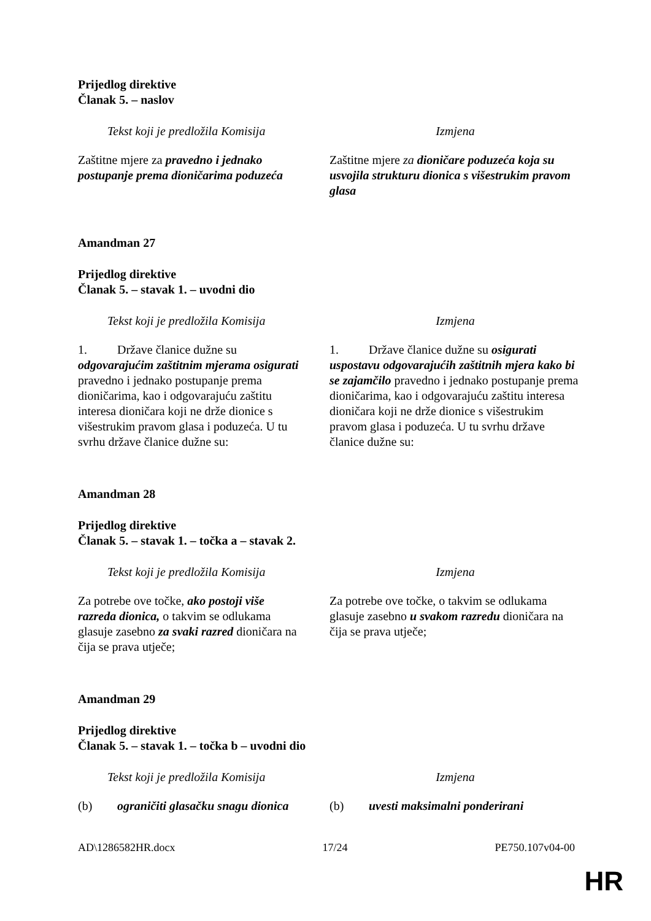Prijedlog direktive
Članak 5. – naslov
| Tekst koji je predložila Komisija | Izmjena |
| --- | --- |
| Zaštitne mjere za pravedno i jednako postupanje prema dioničarima poduzeća | Zaštitne mjere za dioničare poduzeća koja su usvojila strukturu dionica s višestrukim pravom glasa |
Amandman 27
Prijedlog direktive
Članak 5. – stavak 1. – uvodni dio
| Tekst koji je predložila Komisija | Izmjena |
| --- | --- |
| 1. Države članice dužne su odgovarajućim zaštitnim mjerama osigurati pravedno i jednako postupanje prema dioničarima, kao i odgovarajuću zaštitu interesa dioničara koji ne drže dionice s višestrukim pravom glasa i poduzeća. U tu svrhu države članice dužne su: | 1. Države članice dužne su osigurati uspostavu odgovarajućih zaštitnih mjera kako bi se zajamčilo pravedno i jednako postupanje prema dioničarima, kao i odgovarajuću zaštitu interesa dioničara koji ne drže dionice s višestrukim pravom glasa i poduzeća. U tu svrhu države članice dužne su: |
Amandman 28
Prijedlog direktive
Članak 5. – stavak 1. – točka a – stavak 2.
| Tekst koji je predložila Komisija | Izmjena |
| --- | --- |
| Za potrebe ove točke, ako postoji više razreda dionica, o takvim se odlukama glasuje zasebno za svaki razred dioničara na čija se prava utječe; | Za potrebe ove točke, o takvim se odlukama glasuje zasebno u svakom razredu dioničara na čija se prava utječe; |
Amandman 29
Prijedlog direktive
Članak 5. – stavak 1. – točka b – uvodni dio
| Tekst koji je predložila Komisija | Izmjena |
| --- | --- |
| (b) ograničiti glasačku snagu dionica | (b) uvesti maksimalni ponderirani |
AD\1286582HR.docx 17/24 PE750.107v04-00
HR